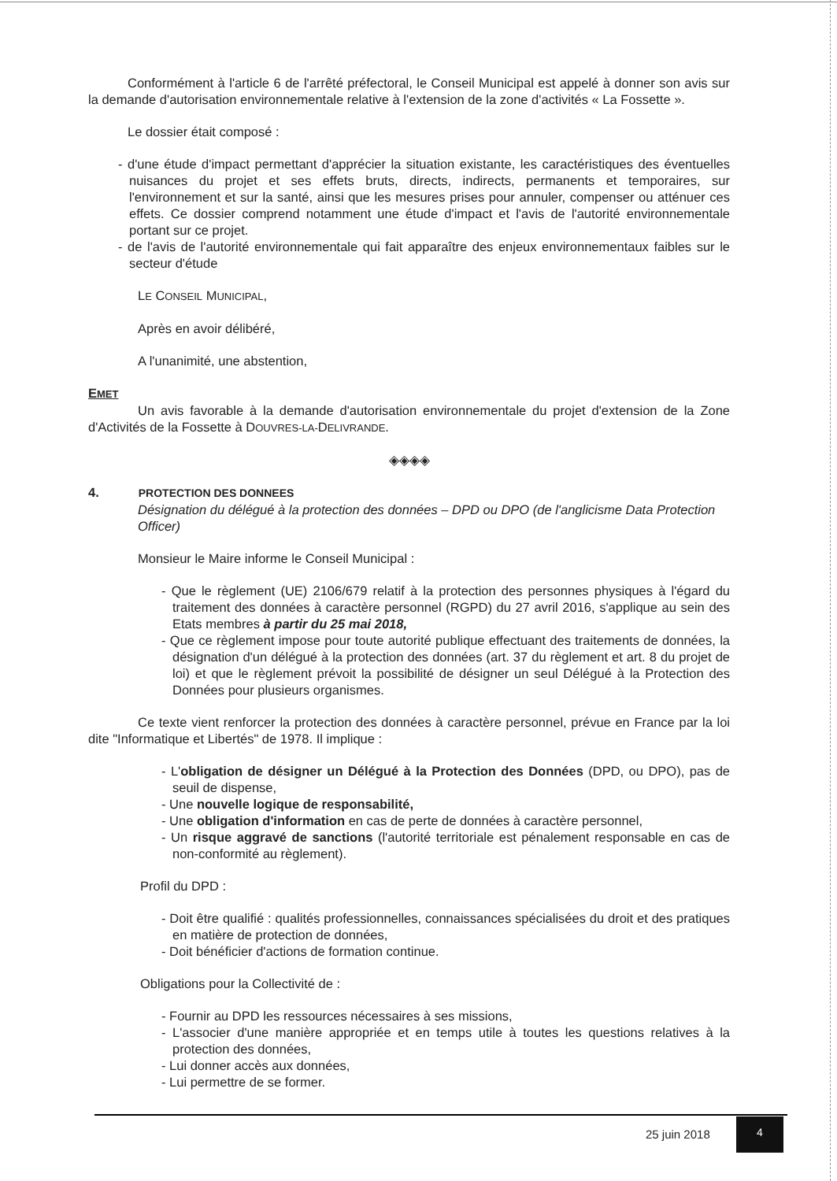Conformément à l'article 6 de l'arrêté préfectoral, le Conseil Municipal est appelé à donner son avis sur la demande d'autorisation environnementale relative à l'extension de la zone d'activités « La Fossette ».
Le dossier était composé :
- d'une étude d'impact permettant d'apprécier la situation existante, les caractéristiques des éventuelles nuisances du projet et ses effets bruts, directs, indirects, permanents et temporaires, sur l'environnement et sur la santé, ainsi que les mesures prises pour annuler, compenser ou atténuer ces effets. Ce dossier comprend notamment une étude d'impact et l'avis de l'autorité environnementale portant sur ce projet.
- de l'avis de l'autorité environnementale qui fait apparaître des enjeux environnementaux faibles sur le secteur d'étude
LE CONSEIL MUNICIPAL,
Après en avoir délibéré,
A l'unanimité, une abstention,
EMET
Un avis favorable à la demande d'autorisation environnementale du projet d'extension de la Zone d'Activités de la Fossette à DOUVRES-LA-DELIVRANDE.
◈◈◈◈
4. PROTECTION DES DONNEES
Désignation du délégué à la protection des données – DPD ou DPO (de l'anglicisme Data Protection Officer)
Monsieur le Maire informe le Conseil Municipal :
- Que le règlement (UE) 2106/679 relatif à la protection des personnes physiques à l'égard du traitement des données à caractère personnel (RGPD) du 27 avril 2016, s'applique au sein des Etats membres à partir du 25 mai 2018,
- Que ce règlement impose pour toute autorité publique effectuant des traitements de données, la désignation d'un délégué à la protection des données (art. 37 du règlement et art. 8 du projet de loi) et que le règlement prévoit la possibilité de désigner un seul Délégué à la Protection des Données pour plusieurs organismes.
Ce texte vient renforcer la protection des données à caractère personnel, prévue en France par la loi dite "Informatique et Libertés" de 1978. Il implique :
- L'obligation de désigner un Délégué à la Protection des Données (DPD, ou DPO), pas de seuil de dispense,
- Une nouvelle logique de responsabilité,
- Une obligation d'information en cas de perte de données à caractère personnel,
- Un risque aggravé de sanctions (l'autorité territoriale est pénalement responsable en cas de non-conformité au règlement).
Profil du DPD :
- Doit être qualifié : qualités professionnelles, connaissances spécialisées du droit et des pratiques en matière de protection de données,
- Doit bénéficier d'actions de formation continue.
Obligations pour la Collectivité de :
- Fournir au DPD les ressources nécessaires à ses missions,
- L'associer d'une manière appropriée et en temps utile à toutes les questions relatives à la protection des données,
- Lui donner accès aux données,
- Lui permettre de se former.
25 juin 2018
4